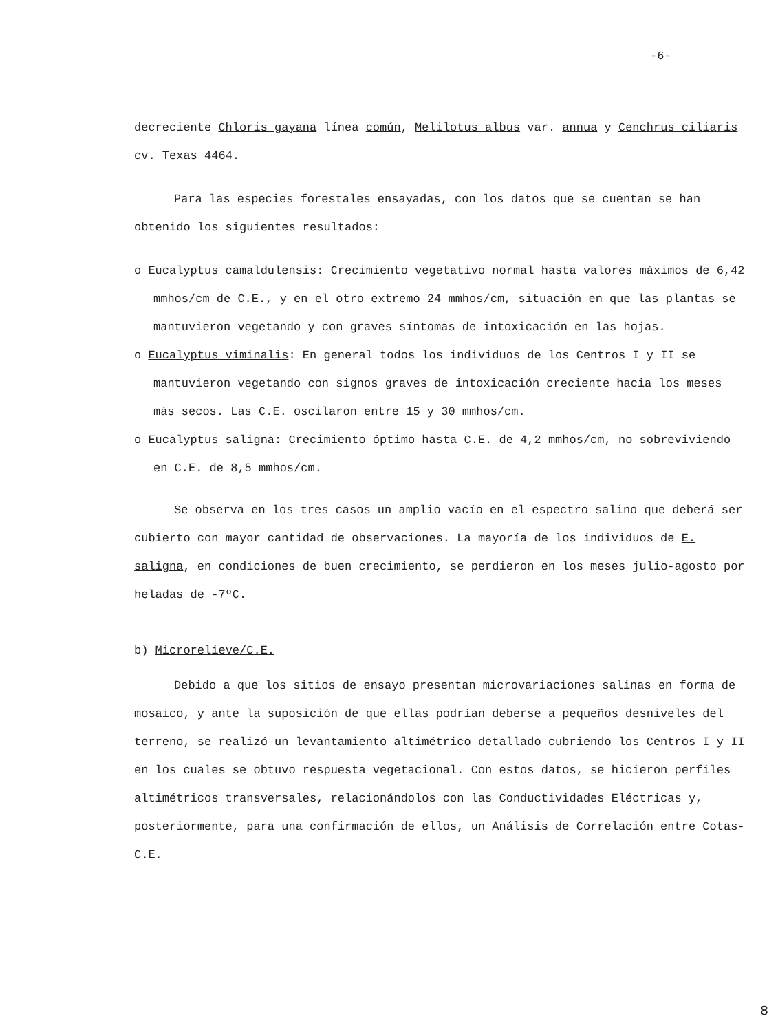-6-
decreciente Chloris gayana línea común, Melilotus albus var. annua y Cenchrus ciliaris cv. Texas 4464.
Para las especies forestales ensayadas, con los datos que se cuentan se han obtenido los siguientes resultados:
o Eucalyptus camaldulensis: Crecimiento vegetativo normal hasta valores máximos de 6,42 mmhos/cm de C.E., y en el otro extremo 24 mmhos/cm, situación en que las plantas se mantuvieron vegetando y con graves síntomas de intoxicación en las hojas.
o Eucalyptus viminalis: En general todos los individuos de los Centros I y II se mantuvieron vegetando con signos graves de intoxicación creciente hacia los meses más secos. Las C.E. oscilaron entre 15 y 30 mmhos/cm.
o Eucalyptus saligna: Crecimiento óptimo hasta C.E. de 4,2 mmhos/cm, no sobreviviendo en C.E. de 8,5 mmhos/cm.
Se observa en los tres casos un amplio vacío en el espectro salino que deberá ser cubierto con mayor cantidad de observaciones. La mayoría de los individuos de E. saligna, en condiciones de buen crecimiento, se perdieron en los meses julio-agosto por heladas de -7ºC.
b) Microrelieve/C.E.
Debido a que los sitios de ensayo presentan microvariaciones salinas en forma de mosaico, y ante la suposición de que ellas podrían deberse a pequeños desniveles del terreno, se realizó un levantamiento altimétrico detallado cubriendo los Centros I y II en los cuales se obtuvo respuesta vegetacional. Con estos datos, se hicieron perfiles altimétricos transversales, relacionándolos con las Conductividades Eléctricas y, posteriormente, para una confirmación de ellos, un Análisis de Correlación entre Cotas-C.E.
8